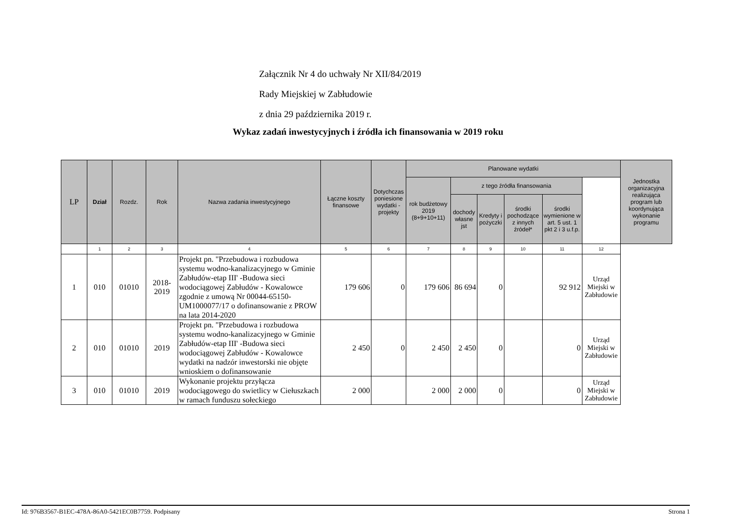Załącznik Nr 4 do uchwały Nr XII/84/2019
Rady Miejskiej w Zabłudowie
z dnia 29 października 2019 r.
Wykaz zadań inwestycyjnych i źródła ich finansowania w 2019 roku
| LP | Dział | Rozdz. | Rok | Nazwa zadania inwestycyjnego | Łączne koszty finansowe | Dotychczas poniesione wydatki - projekty | Planowane wydatki | | | | | | Jednostka organizacyjna realizująca program lub koordynująca wykonanie programu |
| --- | --- | --- | --- | --- | --- | --- | --- | --- | --- | --- | --- | --- | --- |
| | | | | | | | rok budżetowy 2019 (8+9+10+11) | z tego źródła finansowania | | | | | |
| | | | | | | | | dochody własne jst | Kredyty i pożyczki | środki pochodzące z innych źródeł* | środki wymienione w art. 5 ust. 1 pkt 2 i 3 u.f.p. | | |
| | 1 | 2 | 3 | 4 | 5 | 6 | 7 | 8 | 9 | 10 | 11 | 12 | |
| 1 | 010 | 01010 | 2018- 2019 | Projekt pn. "Przebudowa i rozbudowa systemu wodno-kanalizacyjnego w Gminie Zabłudów-etap III' -Budowa sieci wodociągowej Zabłudów - Kowalowce zgodnie z umową Nr 00044-65150-UM1000077/17 o dofinansowanie z PROW na lata 2014-2020 | 179 606 | 0 | 179 606 | 86 694 | 0 | | 92 912 | Urząd Miejski w Zabłudowie | |
| 2 | 010 | 01010 | 2019 | Projekt pn. "Przebudowa i rozbudowa systemu wodno-kanalizacyjnego w Gminie Zabłudów-etap III' -Budowa sieci wodociągowej Zabłudów - Kowalowce wydatki na nadzór inwestorski nie objęte wnioskiem o dofinansowanie | 2 450 | 0 | 2 450 | 2 450 | 0 | | 0 | Urząd Miejski w Zabłudowie | |
| 3 | 010 | 01010 | 2019 | Wykonanie projektu przyłącza wodociągowego do swietlicy w Ciełuszkach w ramach funduszu sołeckiego | 2 000 | | 2 000 | 2 000 | 0 | | 0 | Urząd Miejski w Zabłudowie | |
Id: 976B3567-B1EC-478A-86A0-5421EC0B7759. Podpisany Strona 1